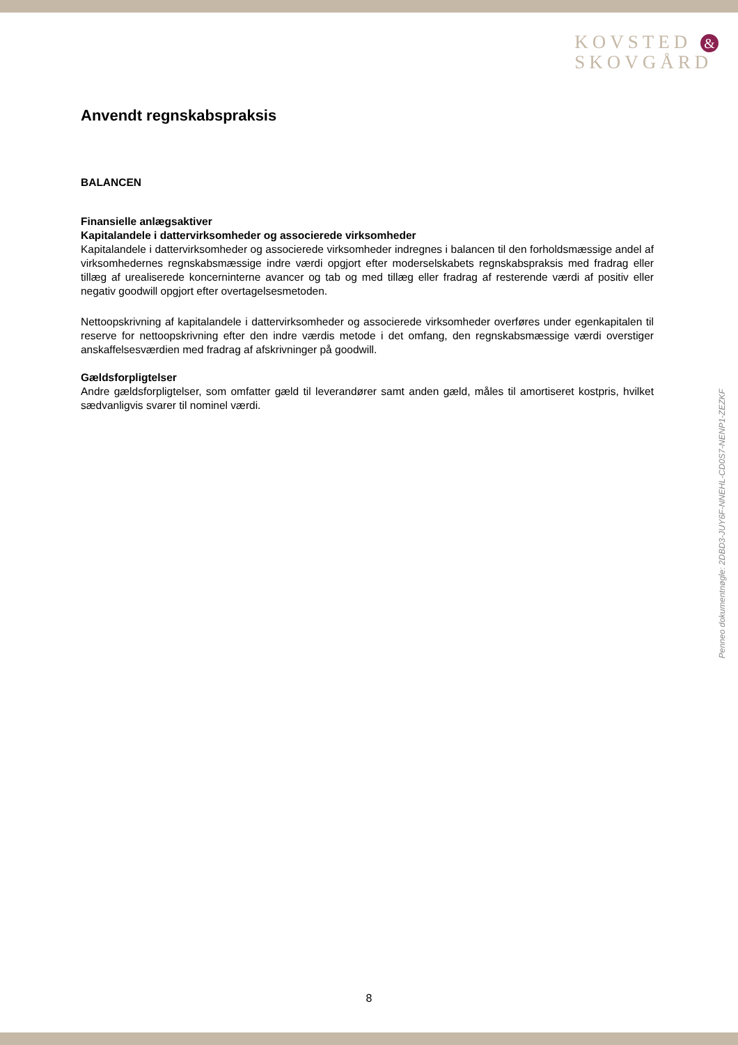KOVSTED &
SKOVGÅRD
Anvendt regnskabspraksis
BALANCEN
Finansielle anlægsaktiver
Kapitalandele i dattervirksomheder og associerede virksomheder
Kapitalandele i dattervirksomheder og associerede virksomheder indregnes i balancen til den forholdsmæssige andel af virksomhedernes regnskabsmæssige indre værdi opgjort efter moderselskabets regnskabspraksis med fradrag eller tillæg af urealiserede koncerninterne avancer og tab og med tillæg eller fradrag af resterende værdi af positiv eller negativ goodwill opgjort efter overtagelsesmetoden.
Nettoopskrivning af kapitalandele i dattervirksomheder og associerede virksomheder overføres under egenkapitalen til reserve for nettoopskrivning efter den indre værdis metode i det omfang, den regnskabsmæssige værdi overstiger anskaffelsesværdien med fradrag af afskrivninger på goodwill.
Gældsforpligtelser
Andre gældsforpligtelser, som omfatter gæld til leverandører samt anden gæld, måles til amortiseret kostpris, hvilket sædvanligvis svarer til nominel værdi.
Penneo dokumentnøgle: 2DBD3-JUY6F-NNEHL-CD0S7-NENP1-ZEZKF
8